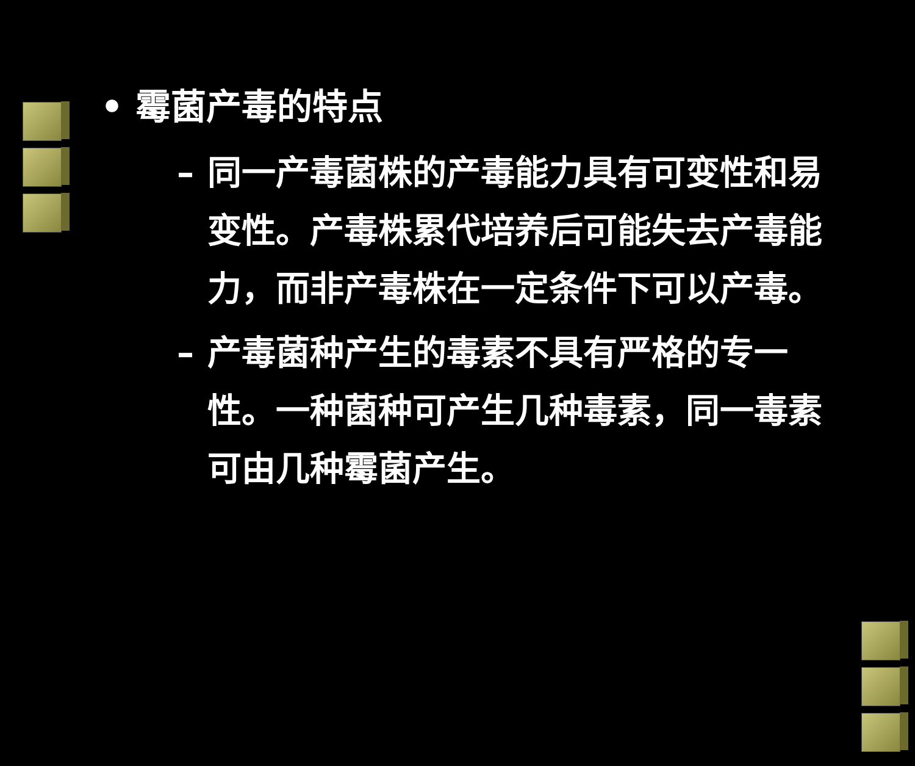• 霉菌产毒的特点
– 同一产毒菌株的产毒能力具有可变性和易变性。产毒株累代培养后可能失去产毒能力，而非产毒株在一定条件下可以产毒。
– 产毒菌种产生的毒素不具有严格的专一性。一种菌种可产生几种毒素，同一毒素可由几种霉菌产生。